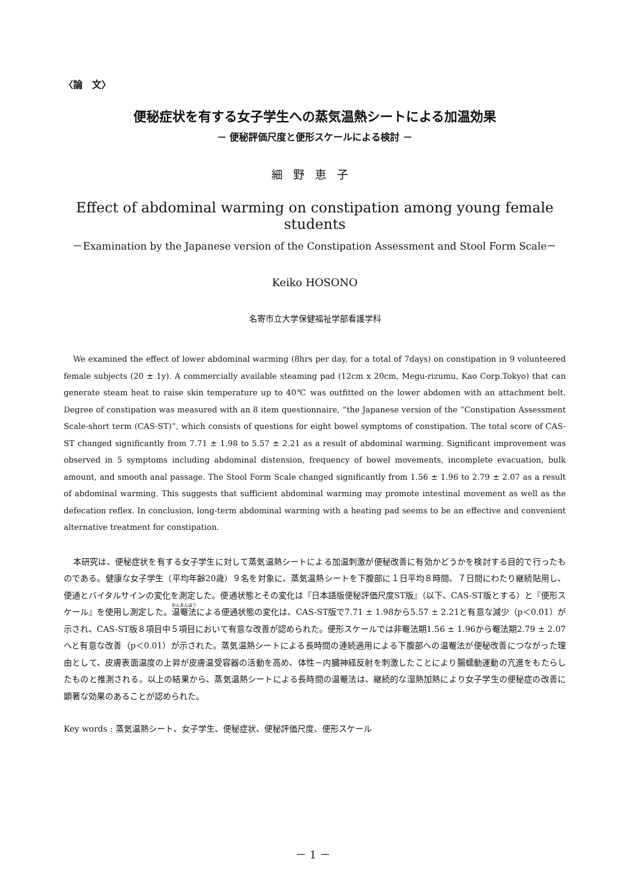〈論　文〉
便秘症状を有する女子学生への蒸気温熱シートによる加温効果
－ 便秘評価尺度と便形スケールによる検討 －
細野恵子
Effect of abdominal warming on constipation among young female students
－Examination by the Japanese version of the Constipation Assessment and Stool Form Scale－
Keiko HOSONO
名寄市立大学保健福祉学部看護学科
We examined the effect of lower abdominal warming (8hrs per day, for a total of 7days) on constipation in 9 volunteered female subjects (20 ± 1y). A commercially available steaming pad (12cm x 20cm, Megu-rizumu, Kao Corp.Tokyo) that can generate steam heat to raise skin temperature up to 40℃ was outfitted on the lower abdomen with an attachment belt. Degree of constipation was measured with an 8 item questionnaire, “the Japanese version of the “Constipation Assessment Scale-short term (CAS-ST)”, which consists of questions for eight bowel symptoms of constipation. The total score of CAS-ST changed significantly from 7.71 ± 1.98 to 5.57 ± 2.21 as a result of abdominal warming. Significant improvement was observed in 5 symptoms including abdominal distension, frequency of bowel movements, incomplete evacuation, bulk amount, and smooth anal passage. The Stool Form Scale changed significantly from 1.56 ± 1.96 to 2.79 ± 2.07 as a result of abdominal warming. This suggests that sufficient abdominal warming may promote intestinal movement as well as the defecation reflex. In conclusion, long-term abdominal warming with a heating pad seems to be an effective and convenient alternative treatment for constipation.
本研究は、便秘症状を有する女子学生に対して蒸気温熱シートによる加温刺激が便秘改善に有効かどうかを検討する目的で行ったものである。健康な女子学生（平均年齢20歳）９名を対象に、蒸気温熱シートを下腹部に１日平均８時間、７日間にわたり継続貼用し、便通とバイタルサインの変化を測定した。便通状態とその変化は『日本語版便秘評価尺度ST版』（以下、CAS-ST版とする）と『便形スケール』を使用し測定した。温罨法による便通状態の変化は、CAS-ST版で7.71 ± 1.98から5.57 ± 2.21と有意な減少（p＜0.01）が示され、CAS-ST版８項目中５項目において有意な改善が認められた。便形スケールでは非罨法期1.56 ± 1.96から罨法期2.79 ± 2.07へと有意な改善（p＜0.01）が示された。蒸気温熱シートによる長時間の連続適用による下腹部への温罨法が便秘改善につながった理由として、皮膚表面温度の上昇が皮膚温受容器の活動を高め、体性－内臓神経反射を刺激したことにより腸蠕動運動の亢進をもたらしたものと推測される。以上の結果から、蒸気温熱シートによる長時間の温罨法は、継続的な湿熱加熱により女子学生の便秘症の改善に顕著な効果のあることが認められた。
Key words : 蒸気温熱シート、女子学生、便秘症状、便秘評価尺度、便形スケール
－ 1 －